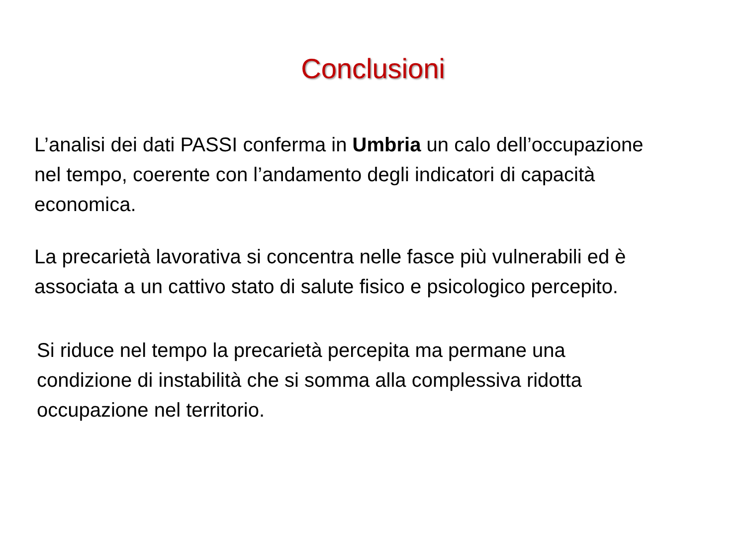Conclusioni
L’analisi dei dati PASSI conferma in Umbria un calo dell’occupazione
nel tempo, coerente con l’andamento degli indicatori di capacità
economica.
La precarietà lavorativa si concentra nelle fasce più vulnerabili ed è
associata a un cattivo stato di salute fisico e psicologico percepito.
Si riduce nel tempo la precarietà percepita ma permane una
condizione di instabilità che si somma alla complessiva ridotta
occupazione nel territorio.